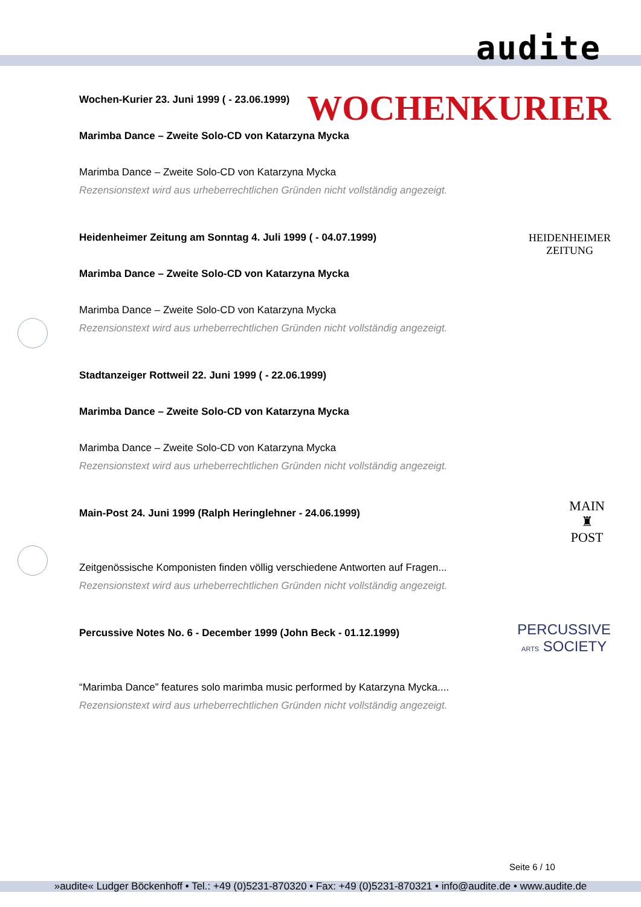audite
Wochen-Kurier 23. Juni 1999 ( - 23.06.1999)
WOCHENKURIER
Marimba Dance – Zweite Solo-CD von Katarzyna Mycka
Marimba Dance – Zweite Solo-CD von Katarzyna Mycka
Rezensionstext wird aus urheberrechtlichen Gründen nicht vollständig angezeigt.
Heidenheimer Zeitung am Sonntag 4. Juli 1999 ( - 04.07.1999)
HEIDENHEIMER
ZEITUNG
Marimba Dance – Zweite Solo-CD von Katarzyna Mycka
Marimba Dance – Zweite Solo-CD von Katarzyna Mycka
Rezensionstext wird aus urheberrechtlichen Gründen nicht vollständig angezeigt.
Stadtanzeiger Rottweil 22. Juni 1999 ( - 22.06.1999)
Marimba Dance – Zweite Solo-CD von Katarzyna Mycka
Marimba Dance – Zweite Solo-CD von Katarzyna Mycka
Rezensionstext wird aus urheberrechtlichen Gründen nicht vollständig angezeigt.
Main-Post 24. Juni 1999 (Ralph Heringlehner - 24.06.1999)
MAIN
♜
POST
Zeitgenössische Komponisten finden völlig verschiedene Antworten auf Fragen...
Rezensionstext wird aus urheberrechtlichen Gründen nicht vollständig angezeigt.
Percussive Notes No. 6 - December 1999 (John Beck - 01.12.1999)
PERCUSSIVE
ARTS SOCIETY
“Marimba Dance” features solo marimba music performed by Katarzyna Mycka....
Rezensionstext wird aus urheberrechtlichen Gründen nicht vollständig angezeigt.
Seite 6 / 10
»audite« Ludger Böckenhoff • Tel.: +49 (0)5231-870320 • Fax: +49 (0)5231-870321 • info@audite.de • www.audite.de